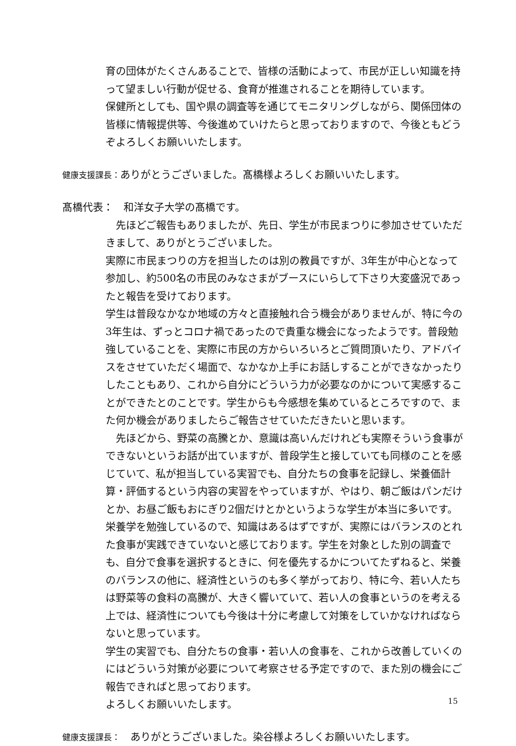育の団体がたくさんあることで、皆様の活動によって、市民が正しい知識を持って望ましい行動が促せる、食育が推進されることを期待しています。
保健所としても、国や県の調査等を通じてモニタリングしながら、関係団体の皆様に情報提供等、今後進めていけたらと思っておりますので、今後ともどうぞよろしくお願いいたします。
健康支援課長：ありがとうございました。髙橋様よろしくお願いいたします。
髙橋代表：　和洋女子大学の髙橋です。
　先ほどご報告もありましたが、先日、学生が市民まつりに参加させていただきまして、ありがとうございました。
実際に市民まつりの方を担当したのは別の教員ですが、3年生が中心となって参加し、約500名の市民のみなさまがブースにいらして下さり大変盛況であったと報告を受けております。
学生は普段なかなか地域の方々と直接触れ合う機会がありませんが、特に今の3年生は、ずっとコロナ禍であったので貴重な機会になったようです。普段勉強していることを、実際に市民の方からいろいろとご質問頂いたり、アドバイスをさせていただく場面で、なかなか上手にお話しすることができなかったりしたこともあり、これから自分にどういう力が必要なのかについて実感することができたとのことです。学生からも今感想を集めているところですので、また何か機会がありましたらご報告させていただきたいと思います。
　先ほどから、野菜の高騰とか、意識は高いんだけれども実際そういう食事ができないというお話が出ていますが、普段学生と接していても同様のことを感じていて、私が担当している実習でも、自分たちの食事を記録し、栄養価計算・評価するという内容の実習をやっていますが、やはり、朝ご飯はパンだけとか、お昼ご飯もおにぎり2個だけとかというような学生が本当に多いです。栄養学を勉強しているので、知識はあるはずですが、実際にはバランスのとれた食事が実践できていないと感じております。学生を対象とした別の調査でも、自分で食事を選択するときに、何を優先するかについてたずねると、栄養のバランスの他に、経済性というのも多く挙がっており、特に今、若い人たちは野菜等の食料の高騰が、大きく響いていて、若い人の食事というのを考える上では、経済性についても今後は十分に考慮して対策をしていかなければならないと思っています。
学生の実習でも、自分たちの食事・若い人の食事を、これから改善していくのにはどういう対策が必要について考察させる予定ですので、また別の機会にご報告できればと思っております。
よろしくお願いいたします。
健康支援課長：　ありがとうございました。染谷様よろしくお願いいたします。
15